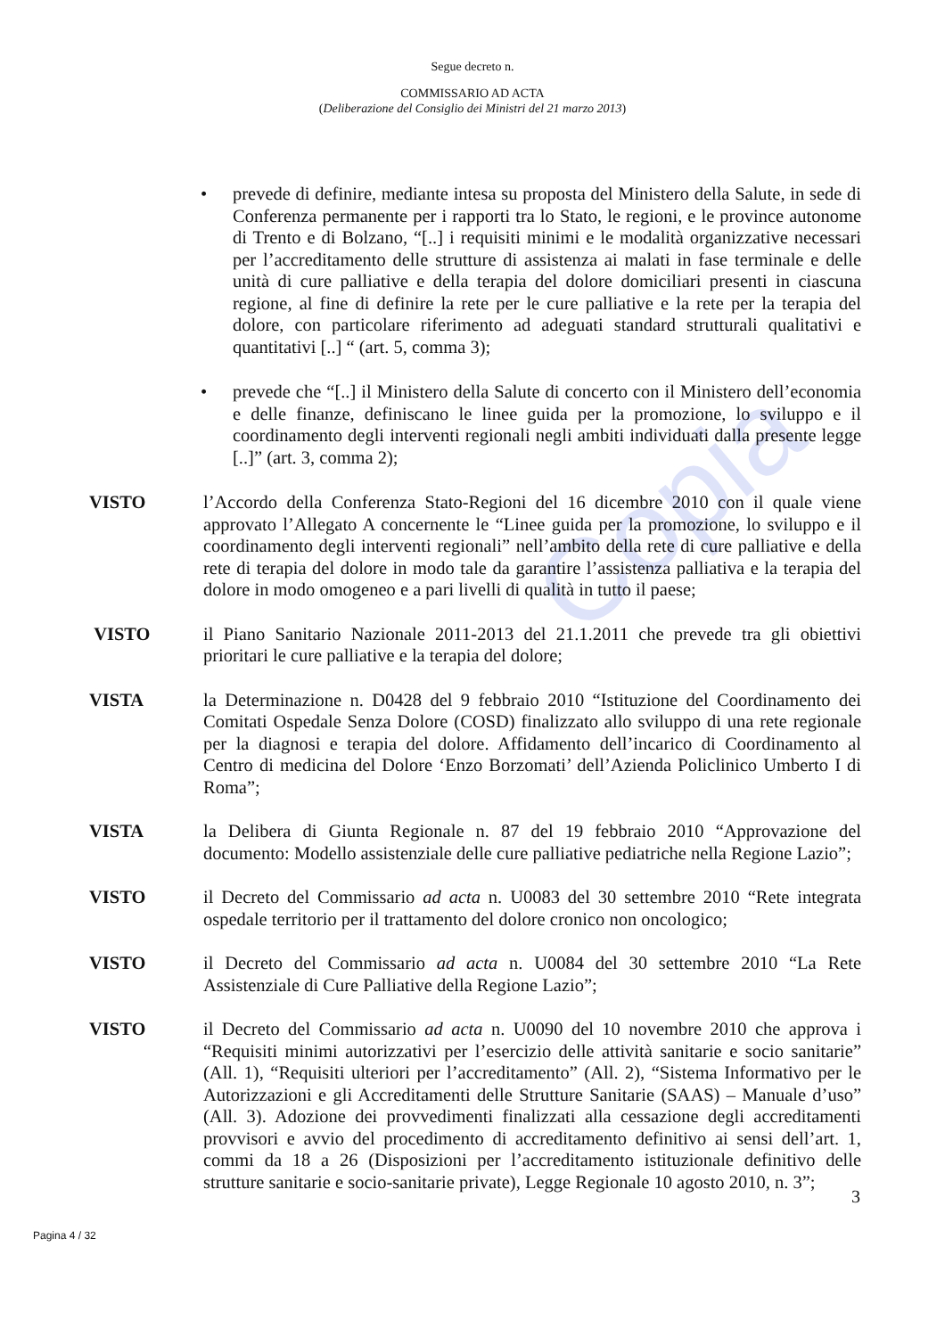Copia
Segue decreto n.
COMMISSARIO AD ACTA
(Deliberazione del Consiglio dei Ministri del 21 marzo 2013)
• prevede di definire, mediante intesa su proposta del Ministero della Salute, in sede di Conferenza permanente per i rapporti tra lo Stato, le regioni, e le province autonome di Trento e di Bolzano, “[..] i requisiti minimi e le modalità organizzative necessari per l’accreditamento delle strutture di assistenza ai malati in fase terminale e delle unità di cure palliative e della terapia del dolore domiciliari presenti in ciascuna regione, al fine di definire la rete per le cure palliative e la rete per la terapia del dolore, con particolare riferimento ad adeguati standard strutturali qualitativi e quantitativi [..] “ (art. 5, comma 3);
• prevede che “[..] il Ministero della Salute di concerto con il Ministero dell’economia e delle finanze, definiscano le linee guida per la promozione, lo sviluppo e il coordinamento degli interventi regionali negli ambiti individuati dalla presente legge [..]” (art. 3, comma 2);
VISTO l’Accordo della Conferenza Stato-Regioni del 16 dicembre 2010 con il quale viene approvato l’Allegato A concernente le “Linee guida per la promozione, lo sviluppo e il coordinamento degli interventi regionali” nell’ambito della rete di cure palliative e della rete di terapia del dolore in modo tale da garantire l’assistenza palliativa e la terapia del dolore in modo omogeneo e a pari livelli di qualità in tutto il paese;
VISTO il Piano Sanitario Nazionale 2011-2013 del 21.1.2011 che prevede tra gli obiettivi prioritari le cure palliative e la terapia del dolore;
VISTA la Determinazione n. D0428 del 9 febbraio 2010 “Istituzione del Coordinamento dei Comitati Ospedale Senza Dolore (COSD) finalizzato allo sviluppo di una rete regionale per la diagnosi e terapia del dolore. Affidamento dell’incarico di Coordinamento al Centro di medicina del Dolore ‘Enzo Borzomati’ dell’Azienda Policlinico Umberto I di Roma”;
VISTA la Delibera di Giunta Regionale n. 87 del 19 febbraio 2010 “Approvazione del documento: Modello assistenziale delle cure palliative pediatriche nella Regione Lazio”;
VISTO il Decreto del Commissario ad acta n. U0083 del 30 settembre 2010 “Rete integrata ospedale territorio per il trattamento del dolore cronico non oncologico;
VISTO il Decreto del Commissario ad acta n. U0084 del 30 settembre 2010 “La Rete Assistenziale di Cure Palliative della Regione Lazio”;
VISTO il Decreto del Commissario ad acta n. U0090 del 10 novembre 2010 che approva i “Requisiti minimi autorizzativi per l’esercizio delle attività sanitarie e socio sanitarie” (All. 1), “Requisiti ulteriori per l’accreditamento” (All. 2), “Sistema Informativo per le Autorizzazioni e gli Accreditamenti delle Strutture Sanitarie (SAAS) – Manuale d’uso” (All. 3). Adozione dei provvedimenti finalizzati alla cessazione degli accreditamenti provvisori e avvio del procedimento di accreditamento definitivo ai sensi dell’art. 1, commi da 18 a 26 (Disposizioni per l’accreditamento istituzionale definitivo delle strutture sanitarie e socio-sanitarie private), Legge Regionale 10 agosto 2010, n. 3”;
3
Pagina 4 / 32